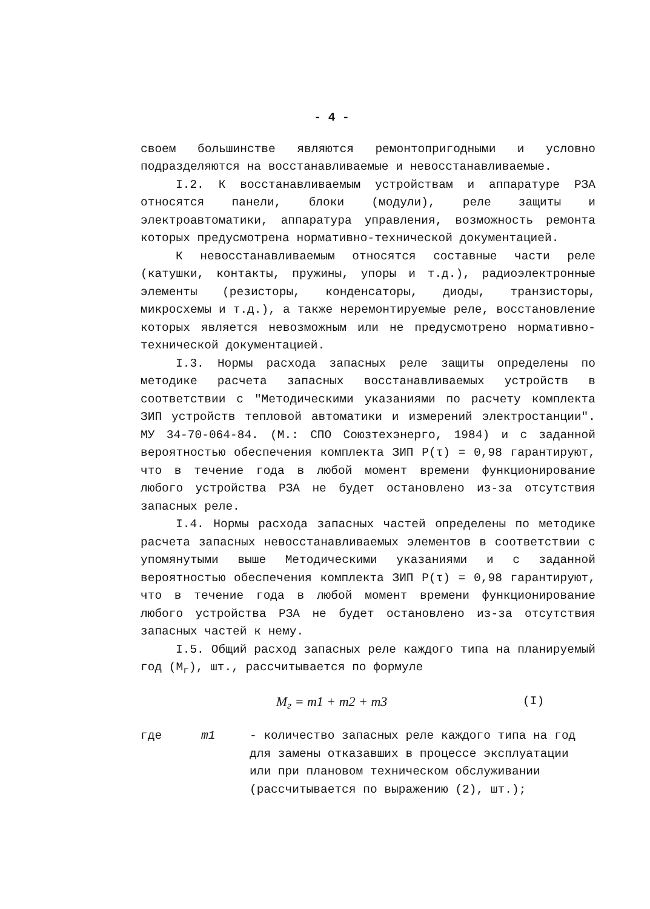- 4 -
своем большинстве являются ремонтопригодными и условно подразделяются на восстанавливаемые и невосстанавливаемые.
I.2. К восстанавливаемым устройствам и аппаратуре РЗА относятся панели, блоки (модули), реле защиты и электроавтоматики, аппаратура управления, возможность ремонта которых предусмотрена нормативно-технической документацией.
К невосстанавливаемым относятся составные части реле (катушки, контакты, пружины, упоры и т.д.), радиоэлектронные элементы (резисторы, конденсаторы, диоды, транзисторы, микросхемы и т.д.), а также неремонтируемые реле, восстановление которых является невозможным или не предусмотрено нормативно-технической документацией.
I.3. Нормы расхода запасных реле защиты определены по методике расчета запасных восстанавливаемых устройств в соответствии с "Методическими указаниями по расчету комплекта ЗИП устройств тепловой автоматики и измерений электростанции". МУ 34-70-064-84. (М.: СПО Союзтехэнерго, 1984) и с заданной вероятностью обеспечения комплекта ЗИП Р(τ) = 0,98 гарантируют, что в течение года в любой момент времени функционирование любого устройства РЗА не будет остановлено из-за отсутствия запасных реле.
I.4. Нормы расхода запасных частей определены по методике расчета запасных невосстанавливаемых элементов в соответствии с упомянутыми выше Методическими указаниями и с заданной вероятностью обеспечения комплекта ЗИП Р(τ) = 0,98 гарантируют, что в течение года в любой момент времени функционирование любого устройства РЗА не будет остановлено из-за отсутствия запасных частей к нему.
I.5. Общий расход запасных реле каждого типа на планируемый год (М<sub>г</sub>), шт., рассчитывается по формуле
M<sub>г</sub> = m1 + m2 + m3 (I)
где m1 - количество запасных реле каждого типа на год для замены отказавших в процессе эксплуатации или при плановом техническом обслуживании (рассчитывается по выражению (2), шт.);